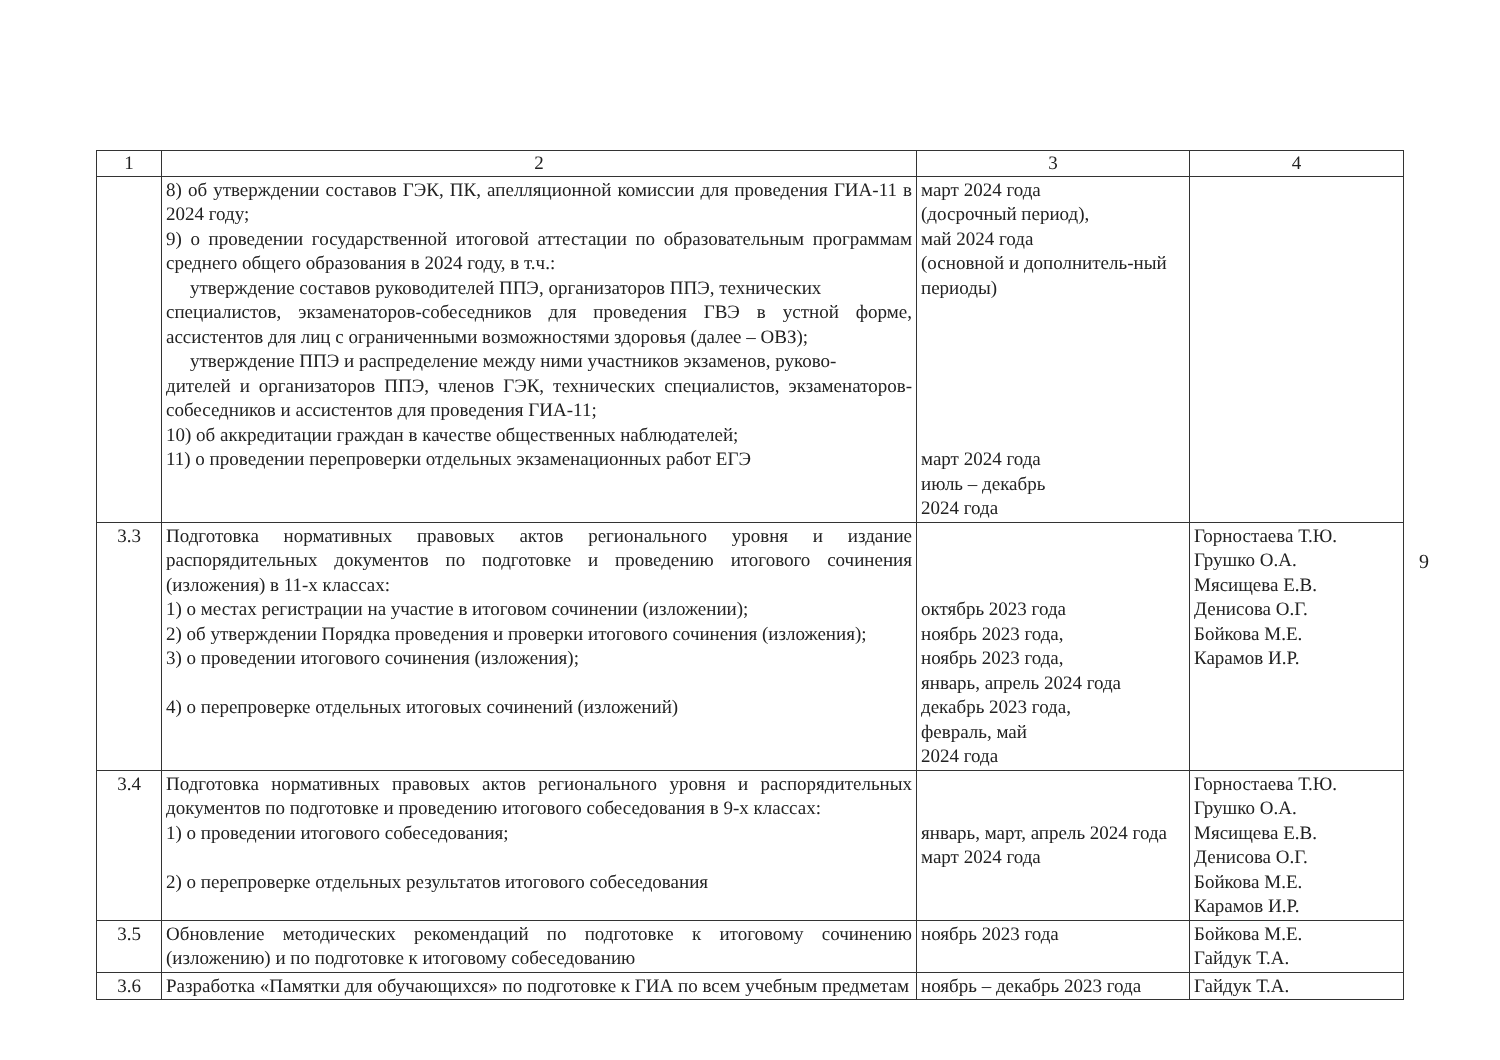| 1 | 2 | 3 | 4 |
| --- | --- | --- | --- |
| | 8) об утверждении составов ГЭК, ПК, апелляционной комиссии для проведения ГИА-11 в 2024 году; 9) о проведении государственной итоговой аттестации по образовательным программам среднего общего образования в 2024 году, в т.ч.: утверждение составов руководителей ППЭ, организаторов ППЭ, технических специалистов, экзаменаторов-собеседников для проведения ГВЭ в устной форме, ассистентов для лиц с ограниченными возможностями здоровья (далее – ОВЗ); утверждение ППЭ и распределение между ними участников экзаменов, руково- дителей и организаторов ППЭ, членов ГЭК, технических специалистов, экзаменаторов-собеседников и ассистентов для проведения ГИА-11; 10) об аккредитации граждан в качестве общественных наблюдателей; 11) о проведении перепроверки отдельных экзаменационных работ ЕГЭ | март 2024 года (досрочный период), май 2024 года (основной и дополнитель-ный периоды) март 2024 года июль – декабрь 2024 года | |
| 3.3 | Подготовка нормативных правовых актов регионального уровня и издание распорядительных документов по подготовке и проведению итогового сочинения (изложения) в 11-х классах: 1) о местах регистрации на участие в итоговом сочинении (изложении); 2) об утверждении Порядка проведения и проверки итогового сочинения (изложения); 3) о проведении итогового сочинения (изложения); 4) о перепроверке отдельных итоговых сочинений (изложений) | октябрь 2023 года ноябрь 2023 года, ноябрь 2023 года, январь, апрель 2024 года декабрь 2023 года, февраль, май 2024 года | Горностаева Т.Ю. Грушко О.А. Мясищева Е.В. Денисова О.Г. Бойкова М.Е. Карамов И.Р. |
| 3.4 | Подготовка нормативных правовых актов регионального уровня и распорядительных документов по подготовке и проведению итогового собеседования в 9-х классах: 1) о проведении итогового собеседования; 2) о перепроверке отдельных результатов итогового собеседования | январь, март, апрель 2024 года март 2024 года | Горностаева Т.Ю. Грушко О.А. Мясищева Е.В. Денисова О.Г. Бойкова М.Е. Карамов И.Р. |
| 3.5 | Обновление методических рекомендаций по подготовке к итоговому сочинению (изложению) и по подготовке к итоговому собеседованию | ноябрь 2023 года | Бойкова М.Е. Гайдук Т.А. |
| 3.6 | Разработка «Памятки для обучающихся» по подготовке к ГИА по всем учебным предметам | ноябрь – декабрь 2023 года | Гайдук Т.А. |
9